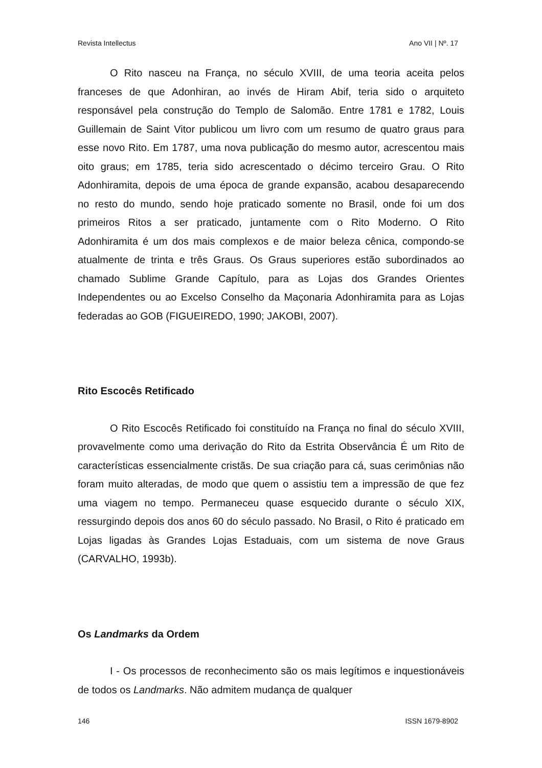Revista Intellectus Ano VII | Nº. 17
O Rito nasceu na França, no século XVIII, de uma teoria aceita pelos franceses de que Adonhiran, ao invés de Hiram Abif, teria sido o arquiteto responsável pela construção do Templo de Salomão. Entre 1781 e 1782, Louis Guillemain de Saint Vitor publicou um livro com um resumo de quatro graus para esse novo Rito. Em 1787, uma nova publicação do mesmo autor, acrescentou mais oito graus; em 1785, teria sido acrescentado o décimo terceiro Grau. O Rito Adonhiramita, depois de uma época de grande expansão, acabou desaparecendo no resto do mundo, sendo hoje praticado somente no Brasil, onde foi um dos primeiros Ritos a ser praticado, juntamente com o Rito Moderno. O Rito Adonhiramita é um dos mais complexos e de maior beleza cênica, compondo-se atualmente de trinta e três Graus. Os Graus superiores estão subordinados ao chamado Sublime Grande Capítulo, para as Lojas dos Grandes Orientes Independentes ou ao Excelso Conselho da Maçonaria Adonhiramita para as Lojas federadas ao GOB (FIGUEIREDO, 1990; JAKOBI, 2007).
Rito Escocês Retificado
O Rito Escocês Retificado foi constituído na França no final do século XVIII, provavelmente como uma derivação do Rito da Estrita Observância É um Rito de características essencialmente cristãs. De sua criação para cá, suas cerimônias não foram muito alteradas, de modo que quem o assistiu tem a impressão de que fez uma viagem no tempo. Permaneceu quase esquecido durante o século XIX, ressurgindo depois dos anos 60 do século passado. No Brasil, o Rito é praticado em Lojas ligadas às Grandes Lojas Estaduais, com um sistema de nove Graus (CARVALHO, 1993b).
Os Landmarks da Ordem
I - Os processos de reconhecimento são os mais legítimos e inquestionáveis de todos os Landmarks. Não admitem mudança de qualquer
146 ISSN 1679-8902